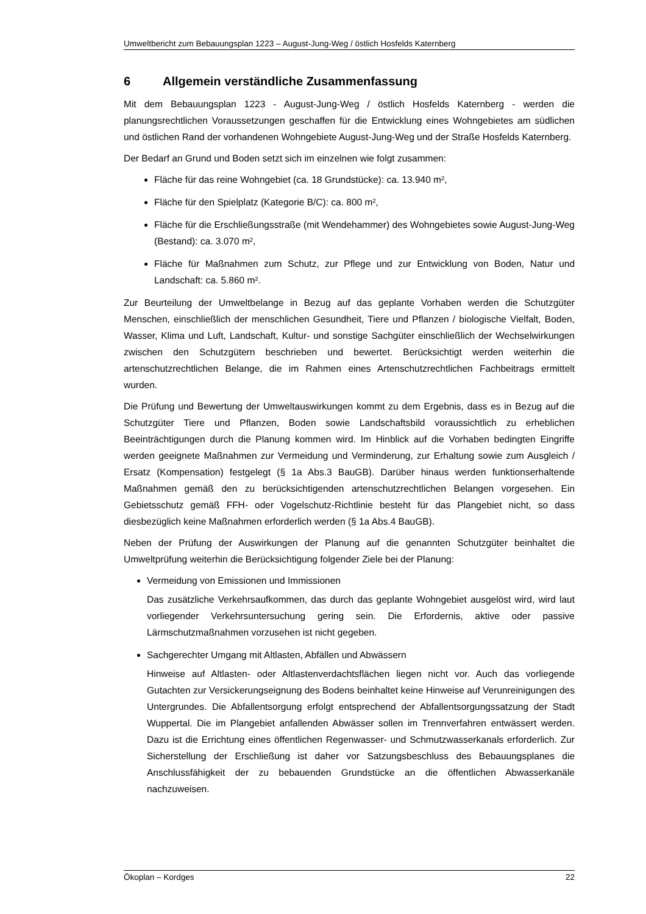Umweltbericht zum Bebauungsplan 1223 – August-Jung-Weg / östlich Hosfelds Katernberg
6 Allgemein verständliche Zusammenfassung
Mit dem Bebauungsplan 1223 - August-Jung-Weg / östlich Hosfelds Katernberg - werden die planungsrechtlichen Voraussetzungen geschaffen für die Entwicklung eines Wohngebietes am südlichen und östlichen Rand der vorhandenen Wohngebiete August-Jung-Weg und der Straße Hosfelds Katernberg.
Der Bedarf an Grund und Boden setzt sich im einzelnen wie folgt zusammen:
Fläche für das reine Wohngebiet (ca. 18 Grundstücke): ca. 13.940 m²,
Fläche für den Spielplatz (Kategorie B/C): ca. 800 m²,
Fläche für die Erschließungsstraße (mit Wendehammer) des Wohngebietes sowie August-Jung-Weg (Bestand): ca. 3.070 m²,
Fläche für Maßnahmen zum Schutz, zur Pflege und zur Entwicklung von Boden, Natur und Landschaft: ca. 5.860 m².
Zur Beurteilung der Umweltbelange in Bezug auf das geplante Vorhaben werden die Schutzgüter Menschen, einschließlich der menschlichen Gesundheit, Tiere und Pflanzen / biologische Vielfalt, Boden, Wasser, Klima und Luft, Landschaft, Kultur- und sonstige Sachgüter einschließlich der Wechselwirkungen zwischen den Schutzgütern beschrieben und bewertet. Berücksichtigt werden weiterhin die artenschutzrechtlichen Belange, die im Rahmen eines Artenschutzrechtlichen Fachbeitrags ermittelt wurden.
Die Prüfung und Bewertung der Umweltauswirkungen kommt zu dem Ergebnis, dass es in Bezug auf die Schutzgüter Tiere und Pflanzen, Boden sowie Landschaftsbild voraussichtlich zu erheblichen Beeinträchtigungen durch die Planung kommen wird. Im Hinblick auf die Vorhaben bedingten Eingriffe werden geeignete Maßnahmen zur Vermeidung und Verminderung, zur Erhaltung sowie zum Ausgleich / Ersatz (Kompensation) festgelegt (§ 1a Abs.3 BauGB). Darüber hinaus werden funktionserhaltende Maßnahmen gemäß den zu berücksichtigenden artenschutzrechtlichen Belangen vorgesehen. Ein Gebietsschutz gemäß FFH- oder Vogelschutz-Richtlinie besteht für das Plangebiet nicht, so dass diesbezüglich keine Maßnahmen erforderlich werden (§ 1a Abs.4 BauGB).
Neben der Prüfung der Auswirkungen der Planung auf die genannten Schutzgüter beinhaltet die Umweltprüfung weiterhin die Berücksichtigung folgender Ziele bei der Planung:
Vermeidung von Emissionen und Immissionen
Das zusätzliche Verkehrsaufkommen, das durch das geplante Wohngebiet ausgelöst wird, wird laut vorliegender Verkehrsuntersuchung gering sein. Die Erfordernis, aktive oder passive Lärmschutzmaßnahmen vorzusehen ist nicht gegeben.
Sachgerechter Umgang mit Altlasten, Abfällen und Abwässern
Hinweise auf Altlasten- oder Altlastenverdachtsflächen liegen nicht vor. Auch das vorliegende Gutachten zur Versickerungseignung des Bodens beinhaltet keine Hinweise auf Verunreinigungen des Untergrundes. Die Abfallentsorgung erfolgt entsprechend der Abfallentsorgungssatzung der Stadt Wuppertal. Die im Plangebiet anfallenden Abwässer sollen im Trennverfahren entwässert werden. Dazu ist die Errichtung eines öffentlichen Regenwasser- und Schmutzwasserkanals erforderlich. Zur Sicherstellung der Erschließung ist daher vor Satzungsbeschluss des Bebauungsplanes die Anschlussfähigkeit der zu bebauenden Grundstücke an die öffentlichen Abwasserkanäle nachzuweisen.
Ökoplan – Kordges 22